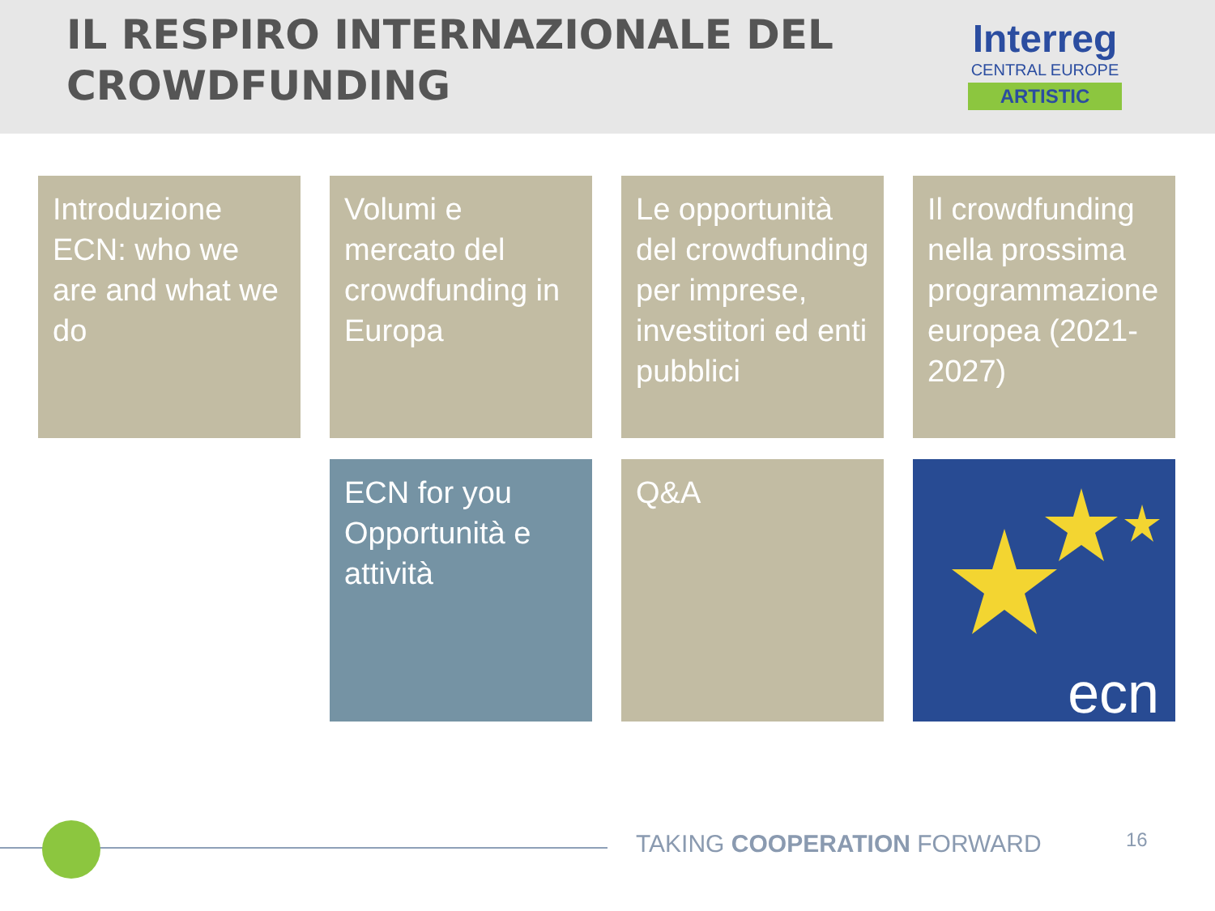IL RESPIRO INTERNAZIONALE DEL
CROWDFUNDING
Interreg
CENTRAL EUROPE
ARTISTIC
Introduzione ECN: who we are and what we do
Volumi e mercato del crowdfunding in Europa
Le opportunità del crowdfunding per imprese, investitori ed enti pubblici
Il crowdfunding nella prossima programmazione europea (2021-2027)
ECN for you
Opportunità e attività
Q&A
ecn
TAKING COOPERATION FORWARD 16